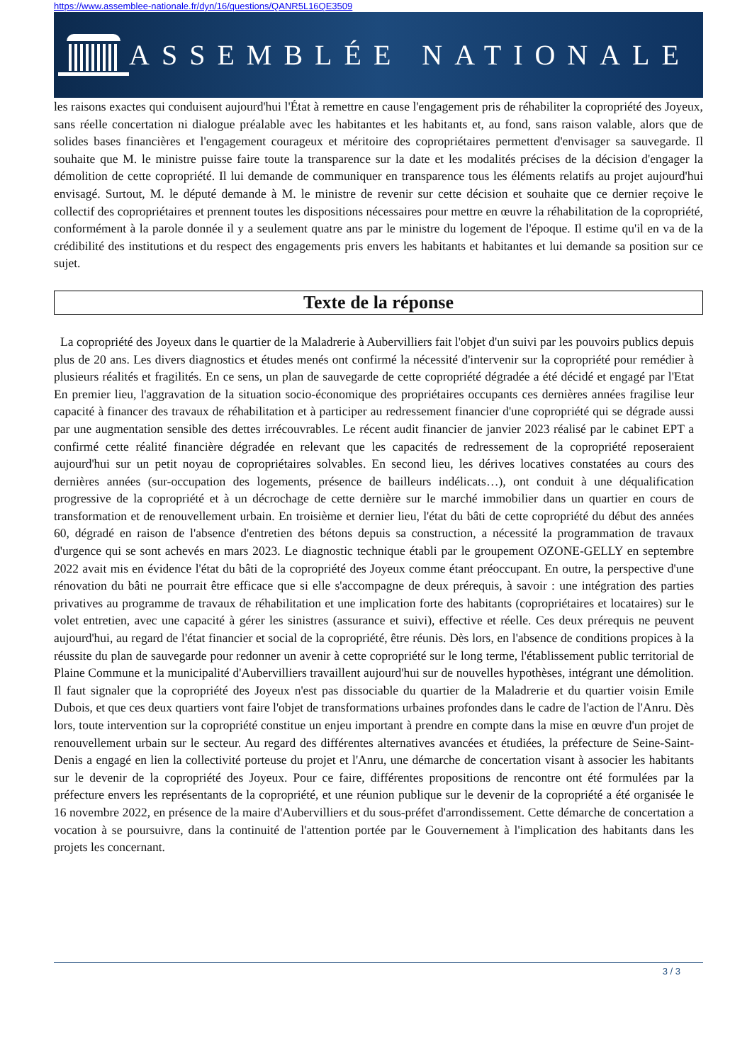https://www.assemblee-nationale.fr/dyn/16/questions/QANR5L16QE3509
ASSEMBLÉE NATIONALE
les raisons exactes qui conduisent aujourd'hui l'État à remettre en cause l'engagement pris de réhabiliter la copropriété des Joyeux, sans réelle concertation ni dialogue préalable avec les habitantes et les habitants et, au fond, sans raison valable, alors que de solides bases financières et l'engagement courageux et méritoire des copropriétaires permettent d'envisager sa sauvegarde. Il souhaite que M. le ministre puisse faire toute la transparence sur la date et les modalités précises de la décision d'engager la démolition de cette copropriété. Il lui demande de communiquer en transparence tous les éléments relatifs au projet aujourd'hui envisagé. Surtout, M. le député demande à M. le ministre de revenir sur cette décision et souhaite que ce dernier reçoive le collectif des copropriétaires et prennent toutes les dispositions nécessaires pour mettre en œuvre la réhabilitation de la copropriété, conformément à la parole donnée il y a seulement quatre ans par le ministre du logement de l'époque. Il estime qu'il en va de la crédibilité des institutions et du respect des engagements pris envers les habitants et habitantes et lui demande sa position sur ce sujet.
Texte de la réponse
La copropriété des Joyeux dans le quartier de la Maladrerie à Aubervilliers fait l'objet d'un suivi par les pouvoirs publics depuis plus de 20 ans. Les divers diagnostics et études menés ont confirmé la nécessité d'intervenir sur la copropriété pour remédier à plusieurs réalités et fragilités. En ce sens, un plan de sauvegarde de cette copropriété dégradée a été décidé et engagé par l'Etat En premier lieu, l'aggravation de la situation socio-économique des propriétaires occupants ces dernières années fragilise leur capacité à financer des travaux de réhabilitation et à participer au redressement financier d'une copropriété qui se dégrade aussi par une augmentation sensible des dettes irrécouvrables. Le récent audit financier de janvier 2023 réalisé par le cabinet EPT a confirmé cette réalité financière dégradée en relevant que les capacités de redressement de la copropriété reposeraient aujourd'hui sur un petit noyau de copropriétaires solvables. En second lieu, les dérives locatives constatées au cours des dernières années (sur-occupation des logements, présence de bailleurs indélicats…), ont conduit à une déqualification progressive de la copropriété et à un décrochage de cette dernière sur le marché immobilier dans un quartier en cours de transformation et de renouvellement urbain. En troisième et dernier lieu, l'état du bâti de cette copropriété du début des années 60, dégradé en raison de l'absence d'entretien des bétons depuis sa construction, a nécessité la programmation de travaux d'urgence qui se sont achevés en mars 2023. Le diagnostic technique établi par le groupement OZONE-GELLY en septembre 2022 avait mis en évidence l'état du bâti de la copropriété des Joyeux comme étant préoccupant. En outre, la perspective d'une rénovation du bâti ne pourrait être efficace que si elle s'accompagne de deux prérequis, à savoir : une intégration des parties privatives au programme de travaux de réhabilitation et une implication forte des habitants (copropriétaires et locataires) sur le volet entretien, avec une capacité à gérer les sinistres (assurance et suivi), effective et réelle. Ces deux prérequis ne peuvent aujourd'hui, au regard de l'état financier et social de la copropriété, être réunis. Dès lors, en l'absence de conditions propices à la réussite du plan de sauvegarde pour redonner un avenir à cette copropriété sur le long terme, l'établissement public territorial de Plaine Commune et la municipalité d'Aubervilliers travaillent aujourd'hui sur de nouvelles hypothèses, intégrant une démolition. Il faut signaler que la copropriété des Joyeux n'est pas dissociable du quartier de la Maladrerie et du quartier voisin Emile Dubois, et que ces deux quartiers vont faire l'objet de transformations urbaines profondes dans le cadre de l'action de l'Anru. Dès lors, toute intervention sur la copropriété constitue un enjeu important à prendre en compte dans la mise en œuvre d'un projet de renouvellement urbain sur le secteur. Au regard des différentes alternatives avancées et étudiées, la préfecture de Seine-Saint-Denis a engagé en lien la collectivité porteuse du projet et l'Anru, une démarche de concertation visant à associer les habitants sur le devenir de la copropriété des Joyeux. Pour ce faire, différentes propositions de rencontre ont été formulées par la préfecture envers les représentants de la copropriété, et une réunion publique sur le devenir de la copropriété a été organisée le 16 novembre 2022, en présence de la maire d'Aubervilliers et du sous-préfet d'arrondissement. Cette démarche de concertation a vocation à se poursuivre, dans la continuité de l'attention portée par le Gouvernement à l'implication des habitants dans les projets les concernant.
3 / 3